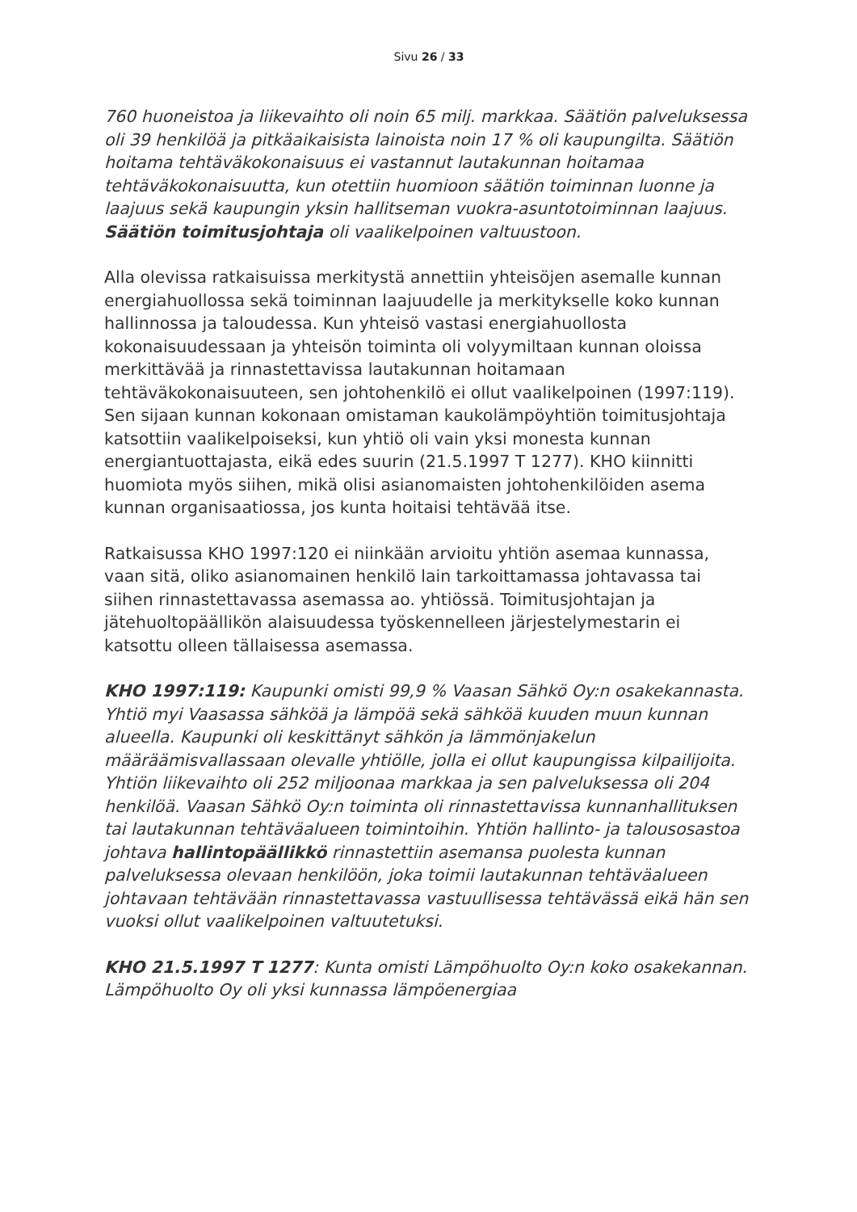Sivu 26 / 33
760 huoneistoa ja liikevaihto oli noin 65 milj. markkaa. Säätiön palveluksessa oli 39 henkilöä ja pitkäaikaisista lainoista noin 17 % oli kaupungilta. Säätiön hoitama tehtäväkokonaisuus ei vastannut lautakunnan hoitamaa tehtäväkokonaisuutta, kun otettiin huomioon säätiön toiminnan luonne ja laajuus sekä kaupungin yksin hallitseman vuokra-asuntotoiminnan laajuus. Säätiön toimitusjohtaja oli vaalikelpoinen valtuustoon.
Alla olevissa ratkaisuissa merkitystä annettiin yhteisöjen asemalle kunnan energiahuollossa sekä toiminnan laajuudelle ja merkitykselle koko kunnan hallinnossa ja taloudessa. Kun yhteisö vastasi energiahuollosta kokonaisuudessaan ja yhteisön toiminta oli volyymiltaan kunnan oloissa merkittävää ja rinnastettavissa lautakunnan hoitamaan tehtäväkokonaisuuteen, sen johtohenkilö ei ollut vaalikelpoinen (1997:119). Sen sijaan kunnan kokonaan omistaman kaukolämpöyhtiön toimitusjohtaja katsottiin vaalikelpoiseksi, kun yhtiö oli vain yksi monesta kunnan energiantuottajasta, eikä edes suurin (21.5.1997 T 1277). KHO kiinnitti huomiota myös siihen, mikä olisi asianomaisten johtohenkilöiden asema kunnan organisaatiossa, jos kunta hoitaisi tehtävää itse.
Ratkaisussa KHO 1997:120 ei niinkään arvioitu yhtiön asemaa kunnassa, vaan sitä, oliko asianomainen henkilö lain tarkoittamassa johtavassa tai siihen rinnastettavassa asemassa ao. yhtiössä. Toimitusjohtajan ja jätehuoltopäällikön alaisuudessa työskennelleen järjestelymestarin ei katsottu olleen tällaisessa asemassa.
KHO 1997:119: Kaupunki omisti 99,9 % Vaasan Sähkö Oy:n osakekannasta. Yhtiö myi Vaasassa sähköä ja lämpöä sekä sähköä kuuden muun kunnan alueella. Kaupunki oli keskittänyt sähkön ja lämmönjakelun määräämisvallassaan olevalle yhtiölle, jolla ei ollut kaupungissa kilpailijoita. Yhtiön liikevaihto oli 252 miljoonaa markkaa ja sen palveluksessa oli 204 henkilöä. Vaasan Sähkö Oy:n toiminta oli rinnastettavissa kunnanhallituksen tai lautakunnan tehtäväalueen toimintoihin. Yhtiön hallinto- ja talousosastoa johtava hallintopäällikkö rinnastettiin asemansa puolesta kunnan palveluksessa olevaan henkilöön, joka toimii lautakunnan tehtäväalueen johtavaan tehtävään rinnastettavassa vastuullisessa tehtävässä eikä hän sen vuoksi ollut vaalikelpoinen valtuutetuksi.
KHO 21.5.1997 T 1277: Kunta omisti Lämpöhuolto Oy:n koko osakekannan. Lämpöhuolto Oy oli yksi kunnassa lämpöenergiaa